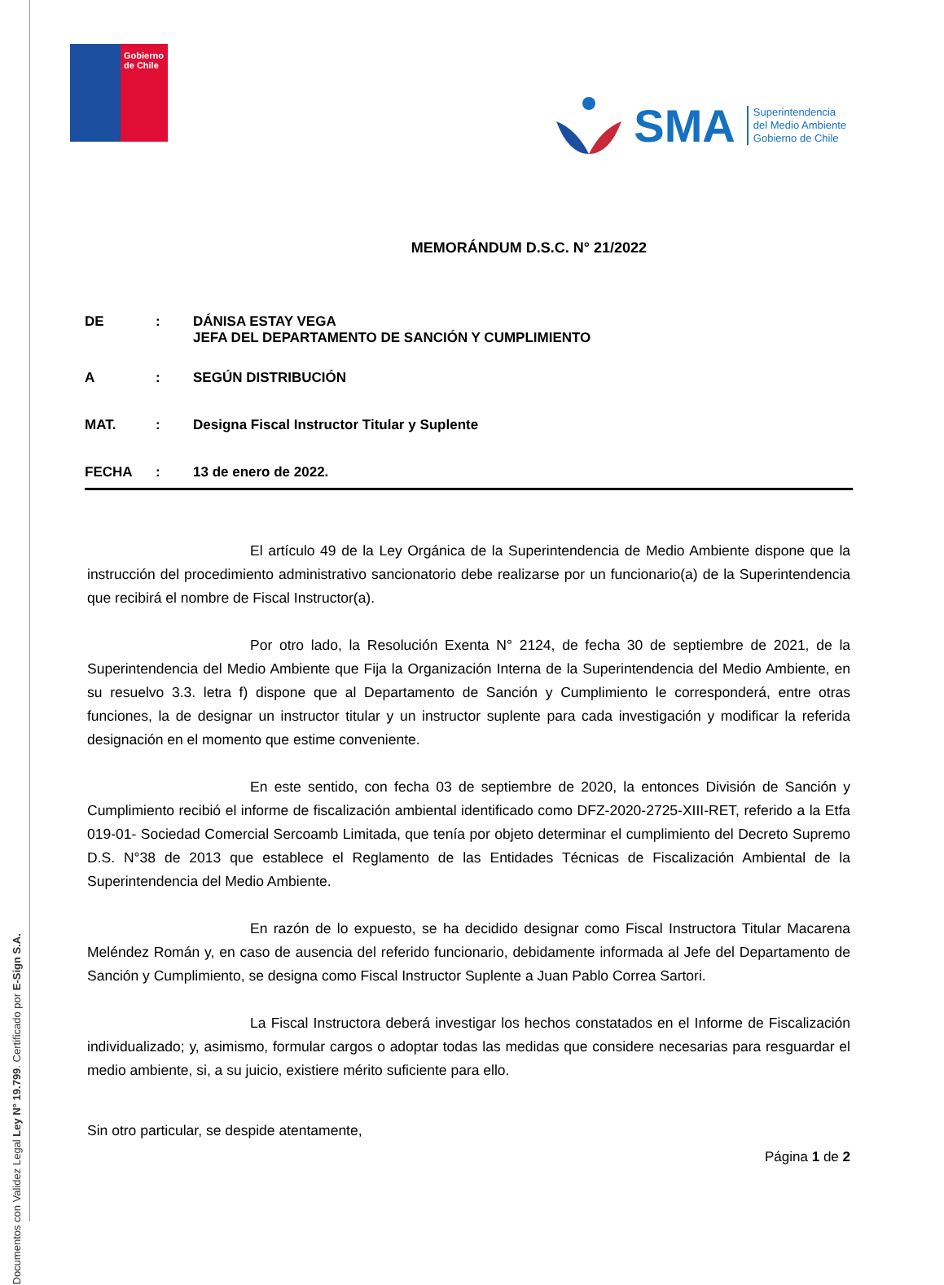Documentos con Validez Legal Ley N° 19.799. Certificado por E-Sign S.A.
Gobierno de Chile
SMA
Superintendencia
del Medio Ambiente
Gobierno de Chile
MEMORÁNDUM D.S.C. N° 21/2022
| DE | : | DÁNISA ESTAY VEGA JEFA DEL DEPARTAMENTO DE SANCIÓN Y CUMPLIMIENTO |
| A | : | SEGÚN DISTRIBUCIÓN |
| MAT. | : | Designa Fiscal Instructor Titular y Suplente |
| FECHA | : | 13 de enero de 2022. |
El artículo 49 de la Ley Orgánica de la Superintendencia de Medio Ambiente dispone que la instrucción del procedimiento administrativo sancionatorio debe realizarse por un funcionario(a) de la Superintendencia que recibirá el nombre de Fiscal Instructor(a).
Por otro lado, la Resolución Exenta N° 2124, de fecha 30 de septiembre de 2021, de la Superintendencia del Medio Ambiente que Fija la Organización Interna de la Superintendencia del Medio Ambiente, en su resuelvo 3.3. letra f) dispone que al Departamento de Sanción y Cumplimiento le corresponderá, entre otras funciones, la de designar un instructor titular y un instructor suplente para cada investigación y modificar la referida designación en el momento que estime conveniente.
En este sentido, con fecha 03 de septiembre de 2020, la entonces División de Sanción y Cumplimiento recibió el informe de fiscalización ambiental identificado como DFZ-2020-2725-XIII-RET, referido a la Etfa 019-01- Sociedad Comercial Sercoamb Limitada, que tenía por objeto determinar el cumplimiento del Decreto Supremo D.S. N°38 de 2013 que establece el Reglamento de las Entidades Técnicas de Fiscalización Ambiental de la Superintendencia del Medio Ambiente.
En razón de lo expuesto, se ha decidido designar como Fiscal Instructora Titular Macarena Meléndez Román y, en caso de ausencia del referido funcionario, debidamente informada al Jefe del Departamento de Sanción y Cumplimiento, se designa como Fiscal Instructor Suplente a Juan Pablo Correa Sartori.
La Fiscal Instructora deberá investigar los hechos constatados en el Informe de Fiscalización individualizado; y, asimismo, formular cargos o adoptar todas las medidas que considere necesarias para resguardar el medio ambiente, si, a su juicio, existiere mérito suficiente para ello.
Sin otro particular, se despide atentamente,
Página 1 de 2